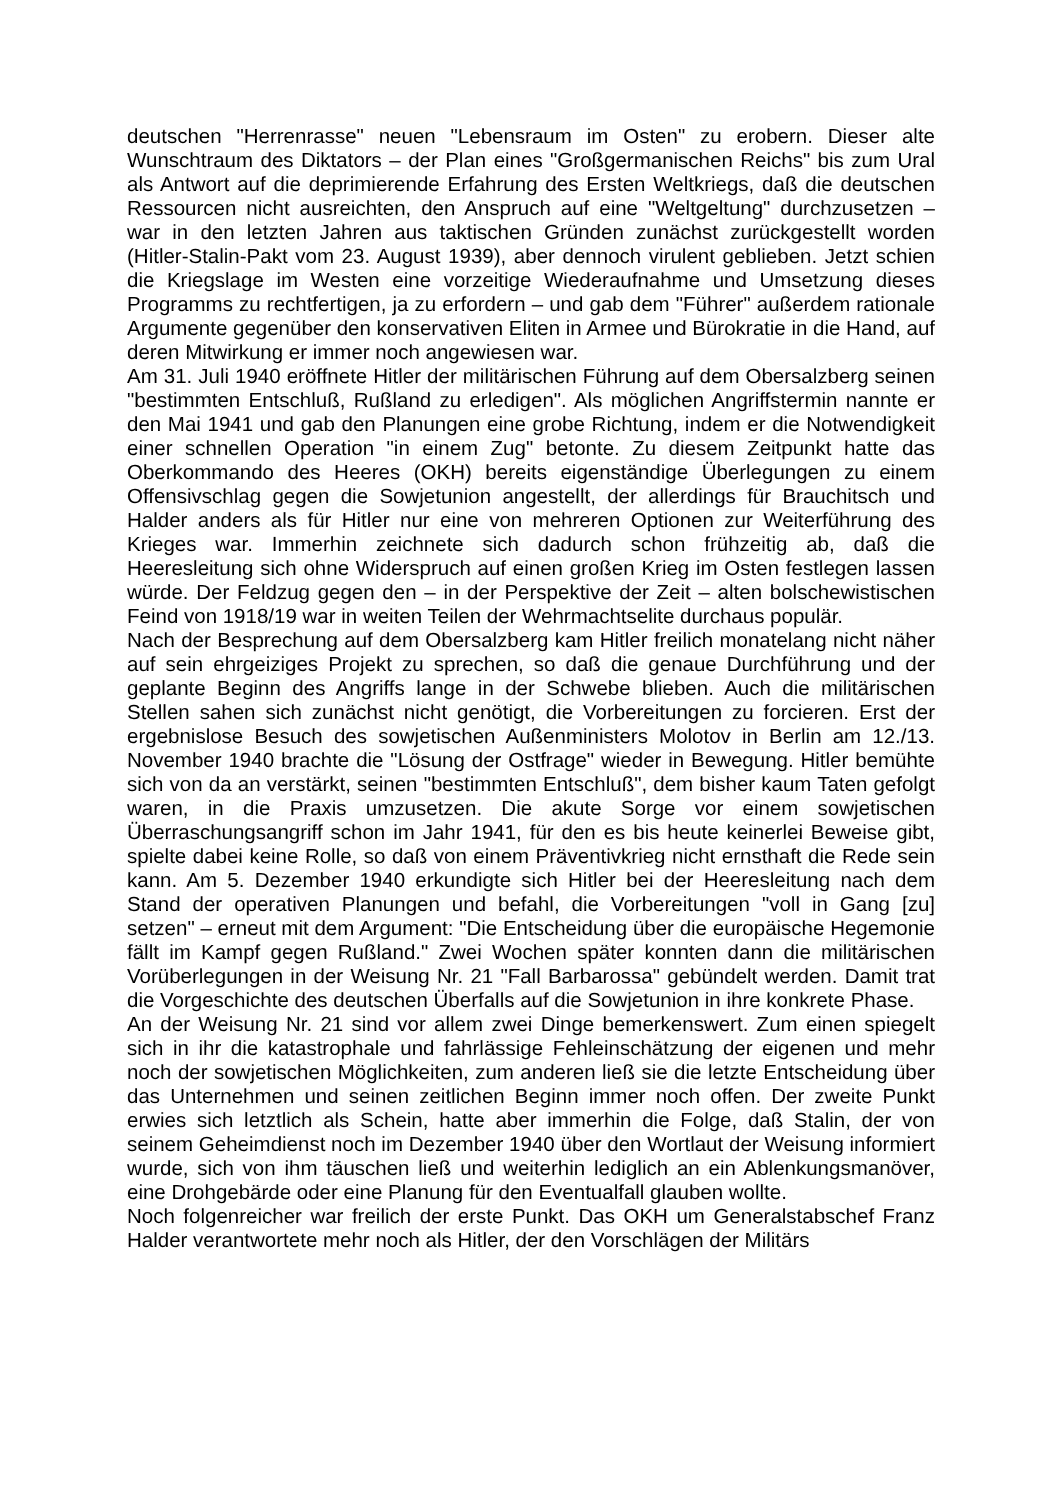deutschen "Herrenrasse" neuen "Lebensraum im Osten" zu erobern. Dieser alte Wunschtraum des Diktators – der Plan eines "Großgermanischen Reichs" bis zum Ural als Antwort auf die deprimierende Erfahrung des Ersten Weltkriegs, daß die deutschen Ressourcen nicht ausreichten, den Anspruch auf eine "Weltgeltung" durchzusetzen – war in den letzten Jahren aus taktischen Gründen zunächst zurückgestellt worden (Hitler-Stalin-Pakt vom 23. August 1939), aber dennoch virulent geblieben. Jetzt schien die Kriegslage im Westen eine vorzeitige Wiederaufnahme und Umsetzung dieses Programms zu rechtfertigen, ja zu erfordern – und gab dem "Führer" außerdem rationale Argumente gegenüber den konservativen Eliten in Armee und Bürokratie in die Hand, auf deren Mitwirkung er immer noch angewiesen war.
Am 31. Juli 1940 eröffnete Hitler der militärischen Führung auf dem Obersalzberg seinen "bestimmten Entschluß, Rußland zu erledigen". Als möglichen Angriffstermin nannte er den Mai 1941 und gab den Planungen eine grobe Richtung, indem er die Notwendigkeit einer schnellen Operation "in einem Zug" betonte. Zu diesem Zeitpunkt hatte das Oberkommando des Heeres (OKH) bereits eigenständige Überlegungen zu einem Offensivschlag gegen die Sowjetunion angestellt, der allerdings für Brauchitsch und Halder anders als für Hitler nur eine von mehreren Optionen zur Weiterführung des Krieges war. Immerhin zeichnete sich dadurch schon frühzeitig ab, daß die Heeresleitung sich ohne Widerspruch auf einen großen Krieg im Osten festlegen lassen würde. Der Feldzug gegen den – in der Perspektive der Zeit – alten bolschewistischen Feind von 1918/19 war in weiten Teilen der Wehrmachtselite durchaus populär.
Nach der Besprechung auf dem Obersalzberg kam Hitler freilich monatelang nicht näher auf sein ehrgeiziges Projekt zu sprechen, so daß die genaue Durchführung und der geplante Beginn des Angriffs lange in der Schwebe blieben. Auch die militärischen Stellen sahen sich zunächst nicht genötigt, die Vorbereitungen zu forcieren. Erst der ergebnislose Besuch des sowjetischen Außenministers Molotov in Berlin am 12./13. November 1940 brachte die "Lösung der Ostfrage" wieder in Bewegung. Hitler bemühte sich von da an verstärkt, seinen "bestimmten Entschluß", dem bisher kaum Taten gefolgt waren, in die Praxis umzusetzen. Die akute Sorge vor einem sowjetischen Überraschungsangriff schon im Jahr 1941, für den es bis heute keinerlei Beweise gibt, spielte dabei keine Rolle, so daß von einem Präventivkrieg nicht ernsthaft die Rede sein kann. Am 5. Dezember 1940 erkundigte sich Hitler bei der Heeresleitung nach dem Stand der operativen Planungen und befahl, die Vorbereitungen "voll in Gang [zu] setzen" – erneut mit dem Argument: "Die Entscheidung über die europäische Hegemonie fällt im Kampf gegen Rußland." Zwei Wochen später konnten dann die militärischen Vorüberlegungen in der Weisung Nr. 21 "Fall Barbarossa" gebündelt werden. Damit trat die Vorgeschichte des deutschen Überfalls auf die Sowjetunion in ihre konkrete Phase.
An der Weisung Nr. 21 sind vor allem zwei Dinge bemerkenswert. Zum einen spiegelt sich in ihr die katastrophale und fahrlässige Fehleinschätzung der eigenen und mehr noch der sowjetischen Möglichkeiten, zum anderen ließ sie die letzte Entscheidung über das Unternehmen und seinen zeitlichen Beginn immer noch offen. Der zweite Punkt erwies sich letztlich als Schein, hatte aber immerhin die Folge, daß Stalin, der von seinem Geheimdienst noch im Dezember 1940 über den Wortlaut der Weisung informiert wurde, sich von ihm täuschen ließ und weiterhin lediglich an ein Ablenkungsmanöver, eine Drohgebärde oder eine Planung für den Eventualfall glauben wollte.
Noch folgenreicher war freilich der erste Punkt. Das OKH um Generalstabschef Franz Halder verantwortete mehr noch als Hitler, der den Vorschlägen der Militärs